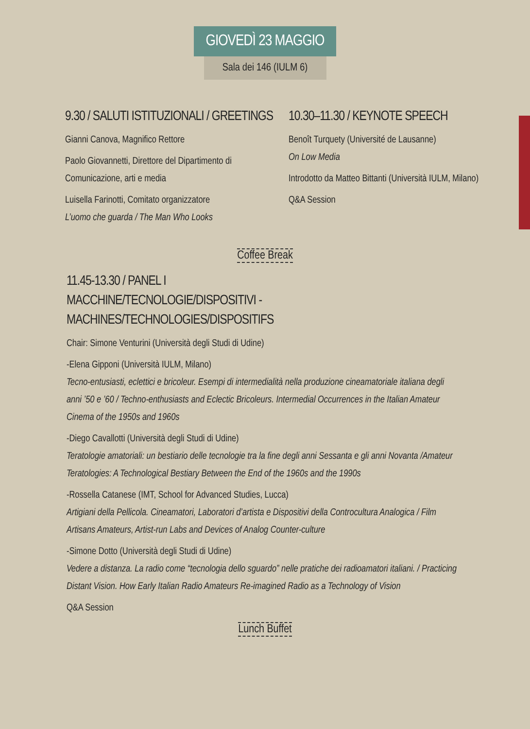GIOVEDÌ 23 MAGGIO
Sala dei 146 (IULM 6)
9.30 / SALUTI ISTITUZIONALI / GREETINGS
Gianni Canova, Magnifico Rettore
Paolo Giovannetti, Direttore del Dipartimento di Comunicazione, arti e media
Luisella Farinotti, Comitato organizzatore
L’uomo che guarda / The Man Who Looks
10.30–11.30 / KEYNOTE SPEECH
Benoît Turquety (Université de Lausanne)
On Low Media
Introdotto da Matteo Bittanti (Università IULM, Milano)
Q&A Session
Coffee Break
11.45-13.30 / PANEL I
MACCHINE/TECNOLOGIE/DISPOSITIVI - MACHINES/TECHNOLOGIES/DISPOSITIFS
Chair: Simone Venturini (Università degli Studi di Udine)
-Elena Gipponi (Università IULM, Milano)
Tecno-entusiasti, eclettici e bricoleur. Esempi di intermedialità nella produzione cineamatoriale italiana degli anni ’50 e ’60 / Techno-enthusiasts and Eclectic Bricoleurs. Intermedial Occurrences in the Italian Amateur Cinema of the 1950s and 1960s
-Diego Cavallotti (Università degli Studi di Udine)
Teratologie amatoriali: un bestiario delle tecnologie tra la fine degli anni Sessanta e gli anni Novanta /Amateur Teratologies: A Technological Bestiary Between the End of the 1960s and the 1990s
-Rossella Catanese (IMT, School for Advanced Studies, Lucca)
Artigiani della Pellicola. Cineamatori, Laboratori d’artista e Dispositivi della Controcultura Analogica / Film Artisans Amateurs, Artist-run Labs and Devices of Analog Counter-culture
-Simone Dotto (Università degli Studi di Udine)
Vedere a distanza. La radio come “tecnologia dello sguardo” nelle pratiche dei radioamatori italiani. / Practicing Distant Vision. How Early Italian Radio Amateurs Re-imagined Radio as a Technology of Vision
Q&A Session
Lunch Buffet